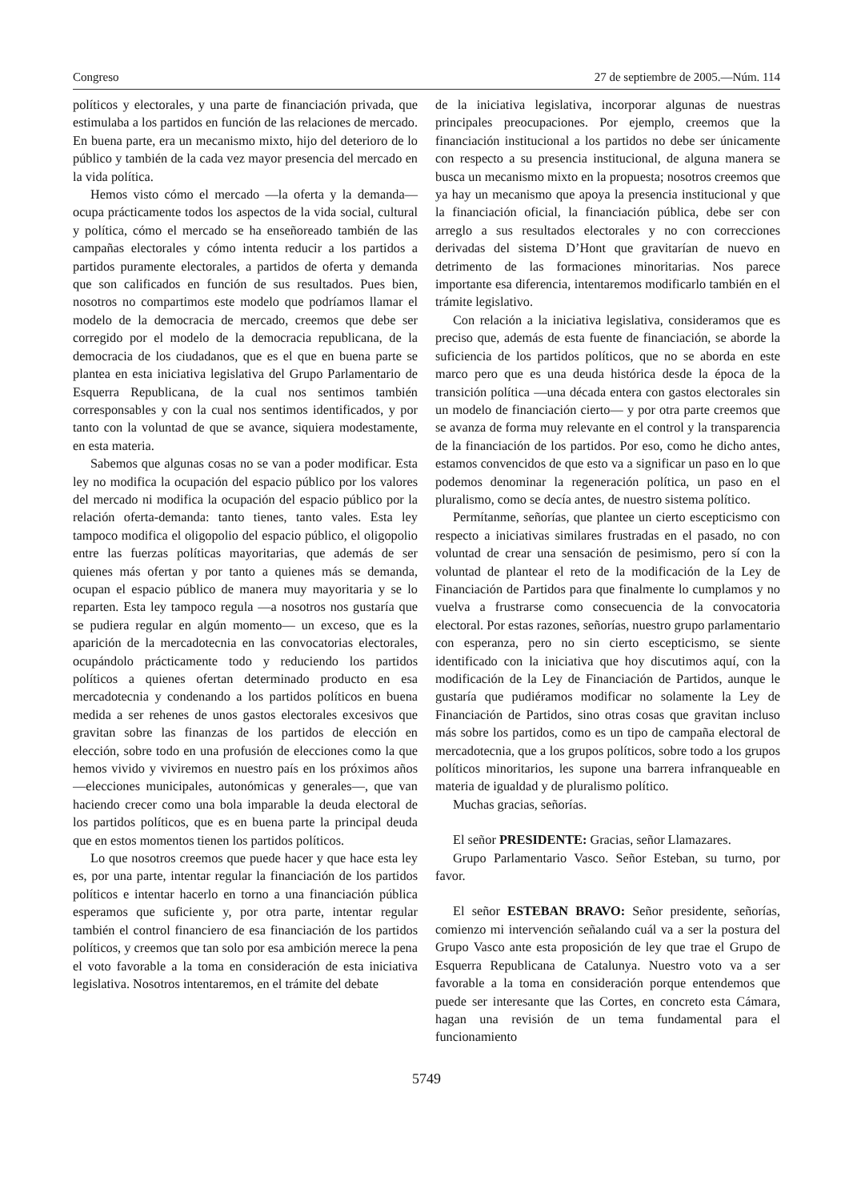Congreso 27 de septiembre de 2005.—Núm. 114
políticos y electorales, y una parte de financiación privada, que estimulaba a los partidos en función de las relaciones de mercado. En buena parte, era un mecanismo mixto, hijo del deterioro de lo público y también de la cada vez mayor presencia del mercado en la vida política.
Hemos visto cómo el mercado —la oferta y la demanda— ocupa prácticamente todos los aspectos de la vida social, cultural y política, cómo el mercado se ha enseñoreado también de las campañas electorales y cómo intenta reducir a los partidos a partidos puramente electorales, a partidos de oferta y demanda que son calificados en función de sus resultados. Pues bien, nosotros no compartimos este modelo que podríamos llamar el modelo de la democracia de mercado, creemos que debe ser corregido por el modelo de la democracia republicana, de la democracia de los ciudadanos, que es el que en buena parte se plantea en esta iniciativa legislativa del Grupo Parlamentario de Esquerra Republicana, de la cual nos sentimos también corresponsables y con la cual nos sentimos identificados, y por tanto con la voluntad de que se avance, siquiera modestamente, en esta materia.
Sabemos que algunas cosas no se van a poder modificar. Esta ley no modifica la ocupación del espacio público por los valores del mercado ni modifica la ocupación del espacio público por la relación oferta-demanda: tanto tienes, tanto vales. Esta ley tampoco modifica el oligopolio del espacio público, el oligopolio entre las fuerzas políticas mayoritarias, que además de ser quienes más ofertan y por tanto a quienes más se demanda, ocupan el espacio público de manera muy mayoritaria y se lo reparten. Esta ley tampoco regula —a nosotros nos gustaría que se pudiera regular en algún momento— un exceso, que es la aparición de la mercadotecnia en las convocatorias electorales, ocupándolo prácticamente todo y reduciendo los partidos políticos a quienes ofertan determinado producto en esa mercadotecnia y condenando a los partidos políticos en buena medida a ser rehenes de unos gastos electorales excesivos que gravitan sobre las finanzas de los partidos de elección en elección, sobre todo en una profusión de elecciones como la que hemos vivido y viviremos en nuestro país en los próximos años —elecciones municipales, autonómicas y generales—, que van haciendo crecer como una bola imparable la deuda electoral de los partidos políticos, que es en buena parte la principal deuda que en estos momentos tienen los partidos políticos.
Lo que nosotros creemos que puede hacer y que hace esta ley es, por una parte, intentar regular la financiación de los partidos políticos e intentar hacerlo en torno a una financiación pública esperamos que suficiente y, por otra parte, intentar regular también el control financiero de esa financiación de los partidos políticos, y creemos que tan solo por esa ambición merece la pena el voto favorable a la toma en consideración de esta iniciativa legislativa. Nosotros intentaremos, en el trámite del debate
de la iniciativa legislativa, incorporar algunas de nuestras principales preocupaciones. Por ejemplo, creemos que la financiación institucional a los partidos no debe ser únicamente con respecto a su presencia institucional, de alguna manera se busca un mecanismo mixto en la propuesta; nosotros creemos que ya hay un mecanismo que apoya la presencia institucional y que la financiación oficial, la financiación pública, debe ser con arreglo a sus resultados electorales y no con correcciones derivadas del sistema D’Hont que gravitarían de nuevo en detrimento de las formaciones minoritarias. Nos parece importante esa diferencia, intentaremos modificarlo también en el trámite legislativo.
Con relación a la iniciativa legislativa, consideramos que es preciso que, además de esta fuente de financiación, se aborde la suficiencia de los partidos políticos, que no se aborda en este marco pero que es una deuda histórica desde la época de la transición política —una década entera con gastos electorales sin un modelo de financiación cierto— y por otra parte creemos que se avanza de forma muy relevante en el control y la transparencia de la financiación de los partidos. Por eso, como he dicho antes, estamos convencidos de que esto va a significar un paso en lo que podemos denominar la regeneración política, un paso en el pluralismo, como se decía antes, de nuestro sistema político.
Permítanme, señorías, que plantee un cierto escepticismo con respecto a iniciativas similares frustradas en el pasado, no con voluntad de crear una sensación de pesimismo, pero sí con la voluntad de plantear el reto de la modificación de la Ley de Financiación de Partidos para que finalmente lo cumplamos y no vuelva a frustrarse como consecuencia de la convocatoria electoral. Por estas razones, señorías, nuestro grupo parlamentario con esperanza, pero no sin cierto escepticismo, se siente identificado con la iniciativa que hoy discutimos aquí, con la modificación de la Ley de Financiación de Partidos, aunque le gustaría que pudiéramos modificar no solamente la Ley de Financiación de Partidos, sino otras cosas que gravitan incluso más sobre los partidos, como es un tipo de campaña electoral de mercadotecnia, que a los grupos políticos, sobre todo a los grupos políticos minoritarios, les supone una barrera infranqueable en materia de igualdad y de pluralismo político.
Muchas gracias, señorías.
El señor PRESIDENTE: Gracias, señor Llamazares.
Grupo Parlamentario Vasco. Señor Esteban, su turno, por favor.
El señor ESTEBAN BRAVO: Señor presidente, señorías, comienzo mi intervención señalando cuál va a ser la postura del Grupo Vasco ante esta proposición de ley que trae el Grupo de Esquerra Republicana de Catalunya. Nuestro voto va a ser favorable a la toma en consideración porque entendemos que puede ser interesante que las Cortes, en concreto esta Cámara, hagan una revisión de un tema fundamental para el funcionamiento
5749